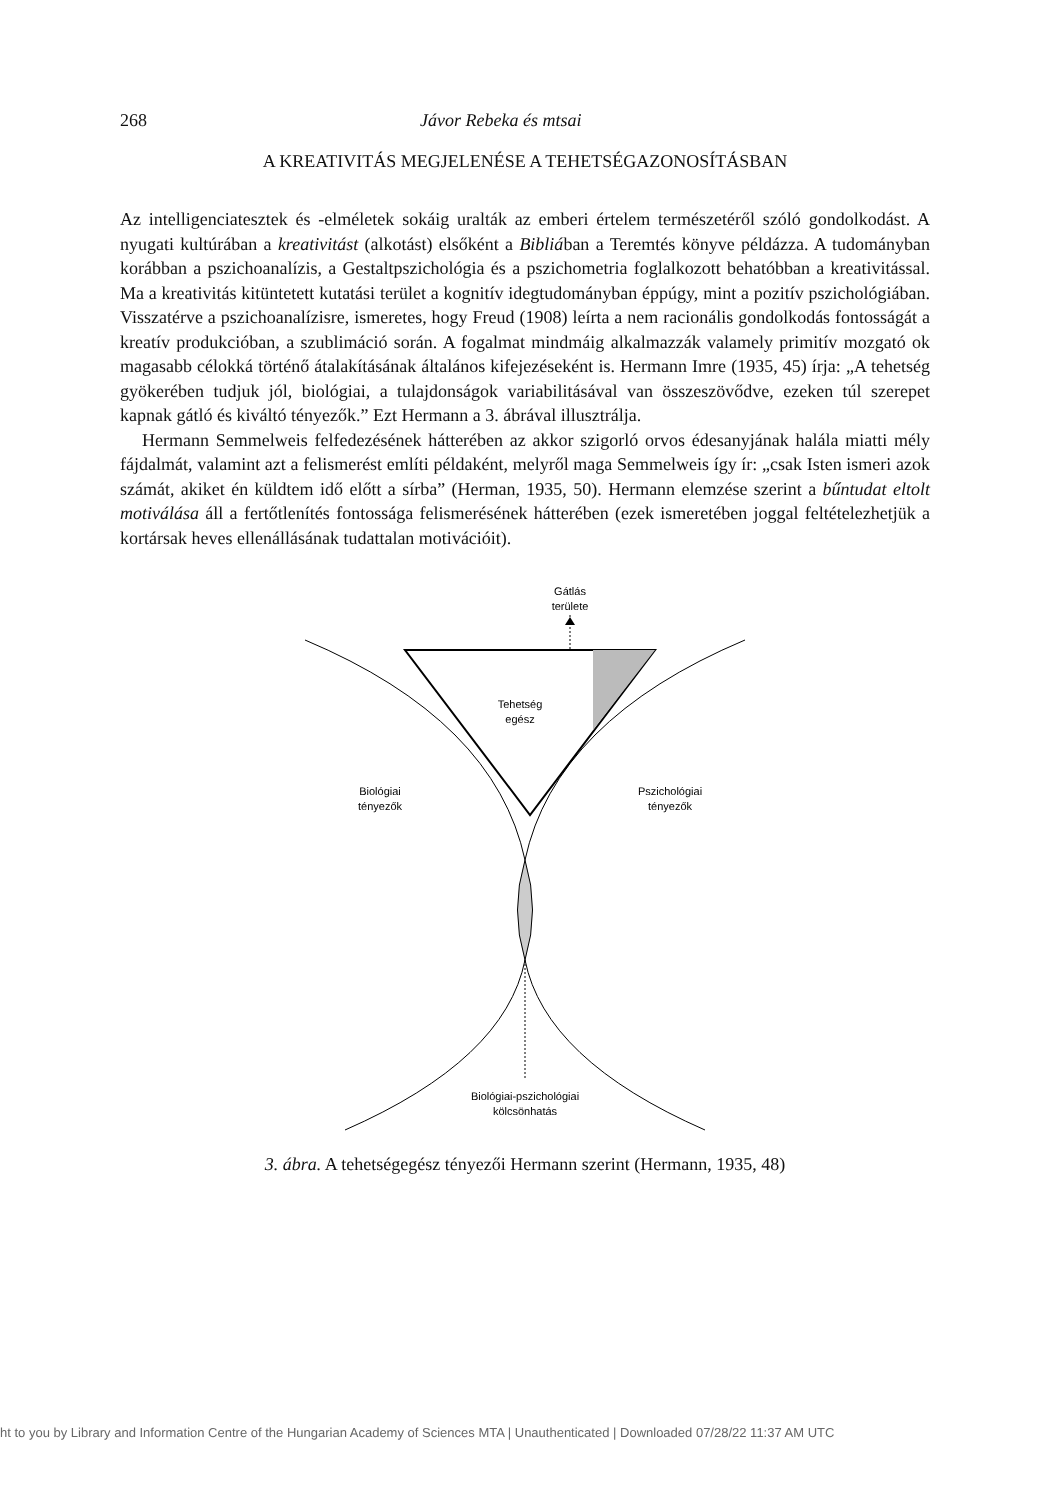268 Jávor Rebeka és mtsai
A KREATIVITÁS MEGJELENÉSE A TEHETSÉGAZONOSÍTÁSBAN
Az intelligenciatesztek és -elméletek sokáig uralták az emberi értelem természetéről szóló gondolkodást. A nyugati kultúrában a kreativitást (alkotást) elsőként a Bibliában a Teremtés könyve példázza. A tudományban korábban a pszichoanalízis, a Gestaltpszichológia és a pszichometria foglalkozott behatóbban a kreativitással. Ma a kreativitás kitüntetett kutatási terület a kognitív idegtudományban éppúgy, mint a pozitív pszichológiában. Visszatérve a pszichoanalízisre, ismeretes, hogy Freud (1908) leírta a nem racionális gondolkodás fontosságát a kreatív produkcióban, a szublimáció során. A fogalmat mindmáig alkalmazzák valamely primitív mozgató ok magasabb célokká történő átalakításának általános kifejezéseként is. Hermann Imre (1935, 45) írja: „A tehetség gyökerében tudjuk jól, biológiai, a tulajdonságok variabilitásával van összeszövődve, ezeken túl szerepet kapnak gátló és kiváltó tényezők.” Ezt Hermann a 3. ábrával illusztrálja.
Hermann Semmelweis felfedezésének hátterében az akkor szigorló orvos édesanyjának halála miatti mély fájdalmát, valamint azt a felismerést említi példaként, melyről maga Semmelweis így ír: „csak Isten ismeri azok számát, akiket én küldtem idő előtt a sírba” (Herman, 1935, 50). Hermann elemzése szerint a bűntudat eltolt motiválása áll a fertőtlenítés fontossága felismerésének hátterében (ezek ismeretében joggal feltételezhetjük a kortársak heves ellenállásának tudattalan motivációit).
Gátlás
területe
Tehetség
egész
Biológiai
tényezők
Pszichológiai
tényezők
Biológiai-pszichológiai
kölcsönhatás
3. ábra. A tehetségegész tényezői Hermann szerint (Hermann, 1935, 48)
ht to you by Library and Information Centre of the Hungarian Academy of Sciences MTA | Unauthenticated | Downloaded 07/28/22 11:37 AM UTC